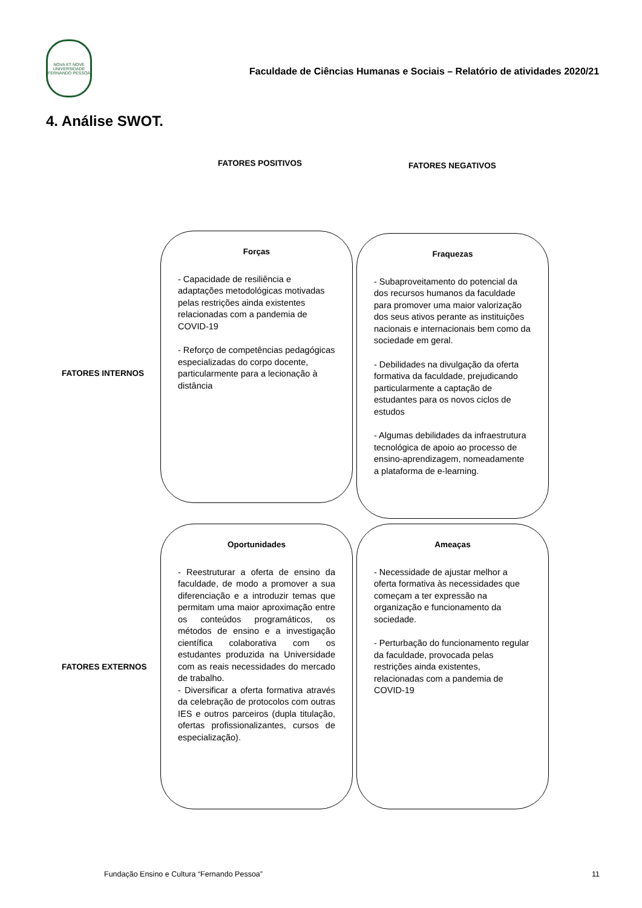NOVA ET NOVE
UNIVERSIDADE FERNANDO PESSOA
Faculdade de Ciências Humanas e Sociais – Relatório de atividades 2020/21
4. Análise SWOT.
FATORES POSITIVOS
FATORES NEGATIVOS
FATORES INTERNOS
Forças
- Capacidade de resiliência e adaptações metodológicas motivadas pelas restrições ainda existentes relacionadas com a pandemia de COVID-19
- Reforço de competências pedagógicas especializadas do corpo docente, particularmente para a lecionação à distância
Fraquezas
- Subaproveitamento do potencial da dos recursos humanos da faculdade para promover uma maior valorização dos seus ativos perante as instituições nacionais e internacionais bem como da sociedade em geral.
- Debilidades na divulgação da oferta formativa da faculdade, prejudicando particularmente a captação de estudantes para os novos ciclos de estudos
- Algumas debilidades da infraestrutura tecnológica de apoio ao processo de ensino-aprendizagem, nomeadamente a plataforma de e-learning.
FATORES EXTERNOS
Oportunidades
- Reestruturar a oferta de ensino da faculdade, de modo a promover a sua diferenciação e a introduzir temas que permitam uma maior aproximação entre os conteúdos programáticos, os métodos de ensino e a investigação científica colaborativa com os estudantes produzida na Universidade com as reais necessidades do mercado de trabalho.
- Diversificar a oferta formativa através da celebração de protocolos com outras IES e outros parceiros (dupla titulação, ofertas profissionalizantes, cursos de especialização).
Ameaças
- Necessidade de ajustar melhor a oferta formativa às necessidades que começam a ter expressão na organização e funcionamento da sociedade.
- Perturbação do funcionamento regular da faculdade, provocada pelas restrições ainda existentes, relacionadas com a pandemia de COVID-19
Fundação Ensino e Cultura “Fernando Pessoa” 11